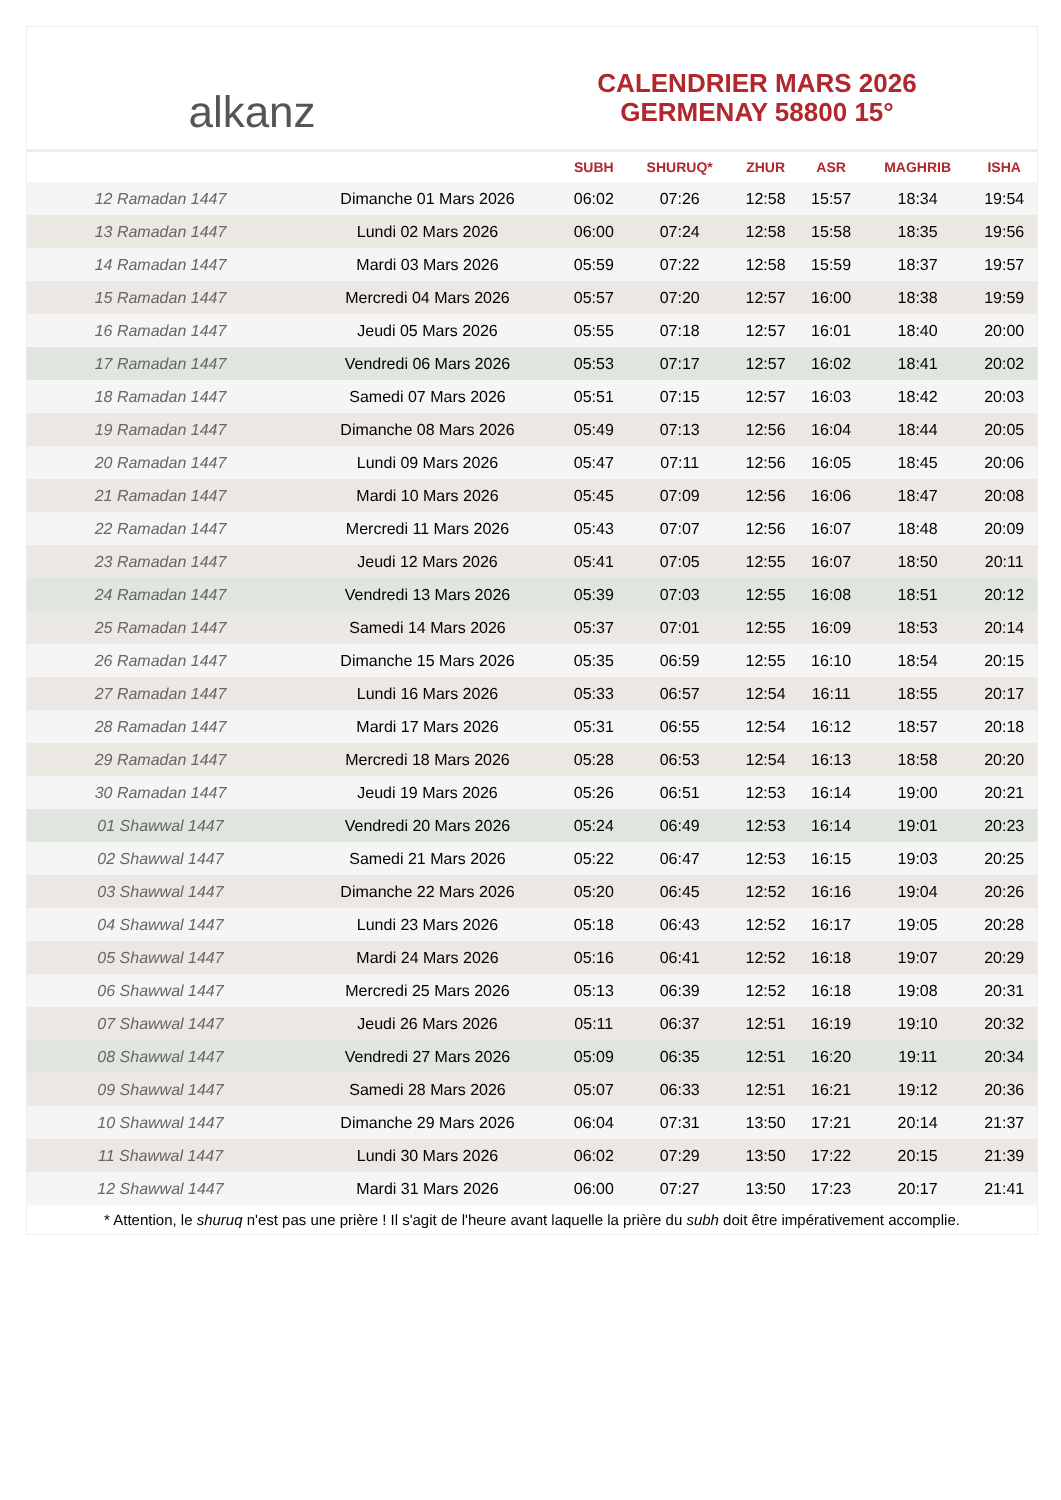alkanz
CALENDRIER MARS 2026
GERMENAY 58800 15°
| | | SUBH | SHURUQ* | ZHUR | ASR | MAGHRIB | ISHA |
| --- | --- | --- | --- | --- | --- | --- | --- |
| 12 Ramadan 1447 | Dimanche 01 Mars 2026 | 06:02 | 07:26 | 12:58 | 15:57 | 18:34 | 19:54 |
| 13 Ramadan 1447 | Lundi 02 Mars 2026 | 06:00 | 07:24 | 12:58 | 15:58 | 18:35 | 19:56 |
| 14 Ramadan 1447 | Mardi 03 Mars 2026 | 05:59 | 07:22 | 12:58 | 15:59 | 18:37 | 19:57 |
| 15 Ramadan 1447 | Mercredi 04 Mars 2026 | 05:57 | 07:20 | 12:57 | 16:00 | 18:38 | 19:59 |
| 16 Ramadan 1447 | Jeudi 05 Mars 2026 | 05:55 | 07:18 | 12:57 | 16:01 | 18:40 | 20:00 |
| 17 Ramadan 1447 | Vendredi 06 Mars 2026 | 05:53 | 07:17 | 12:57 | 16:02 | 18:41 | 20:02 |
| 18 Ramadan 1447 | Samedi 07 Mars 2026 | 05:51 | 07:15 | 12:57 | 16:03 | 18:42 | 20:03 |
| 19 Ramadan 1447 | Dimanche 08 Mars 2026 | 05:49 | 07:13 | 12:56 | 16:04 | 18:44 | 20:05 |
| 20 Ramadan 1447 | Lundi 09 Mars 2026 | 05:47 | 07:11 | 12:56 | 16:05 | 18:45 | 20:06 |
| 21 Ramadan 1447 | Mardi 10 Mars 2026 | 05:45 | 07:09 | 12:56 | 16:06 | 18:47 | 20:08 |
| 22 Ramadan 1447 | Mercredi 11 Mars 2026 | 05:43 | 07:07 | 12:56 | 16:07 | 18:48 | 20:09 |
| 23 Ramadan 1447 | Jeudi 12 Mars 2026 | 05:41 | 07:05 | 12:55 | 16:07 | 18:50 | 20:11 |
| 24 Ramadan 1447 | Vendredi 13 Mars 2026 | 05:39 | 07:03 | 12:55 | 16:08 | 18:51 | 20:12 |
| 25 Ramadan 1447 | Samedi 14 Mars 2026 | 05:37 | 07:01 | 12:55 | 16:09 | 18:53 | 20:14 |
| 26 Ramadan 1447 | Dimanche 15 Mars 2026 | 05:35 | 06:59 | 12:55 | 16:10 | 18:54 | 20:15 |
| 27 Ramadan 1447 | Lundi 16 Mars 2026 | 05:33 | 06:57 | 12:54 | 16:11 | 18:55 | 20:17 |
| 28 Ramadan 1447 | Mardi 17 Mars 2026 | 05:31 | 06:55 | 12:54 | 16:12 | 18:57 | 20:18 |
| 29 Ramadan 1447 | Mercredi 18 Mars 2026 | 05:28 | 06:53 | 12:54 | 16:13 | 18:58 | 20:20 |
| 30 Ramadan 1447 | Jeudi 19 Mars 2026 | 05:26 | 06:51 | 12:53 | 16:14 | 19:00 | 20:21 |
| 01 Shawwal 1447 | Vendredi 20 Mars 2026 | 05:24 | 06:49 | 12:53 | 16:14 | 19:01 | 20:23 |
| 02 Shawwal 1447 | Samedi 21 Mars 2026 | 05:22 | 06:47 | 12:53 | 16:15 | 19:03 | 20:25 |
| 03 Shawwal 1447 | Dimanche 22 Mars 2026 | 05:20 | 06:45 | 12:52 | 16:16 | 19:04 | 20:26 |
| 04 Shawwal 1447 | Lundi 23 Mars 2026 | 05:18 | 06:43 | 12:52 | 16:17 | 19:05 | 20:28 |
| 05 Shawwal 1447 | Mardi 24 Mars 2026 | 05:16 | 06:41 | 12:52 | 16:18 | 19:07 | 20:29 |
| 06 Shawwal 1447 | Mercredi 25 Mars 2026 | 05:13 | 06:39 | 12:52 | 16:18 | 19:08 | 20:31 |
| 07 Shawwal 1447 | Jeudi 26 Mars 2026 | 05:11 | 06:37 | 12:51 | 16:19 | 19:10 | 20:32 |
| 08 Shawwal 1447 | Vendredi 27 Mars 2026 | 05:09 | 06:35 | 12:51 | 16:20 | 19:11 | 20:34 |
| 09 Shawwal 1447 | Samedi 28 Mars 2026 | 05:07 | 06:33 | 12:51 | 16:21 | 19:12 | 20:36 |
| 10 Shawwal 1447 | Dimanche 29 Mars 2026 | 06:04 | 07:31 | 13:50 | 17:21 | 20:14 | 21:37 |
| 11 Shawwal 1447 | Lundi 30 Mars 2026 | 06:02 | 07:29 | 13:50 | 17:22 | 20:15 | 21:39 |
| 12 Shawwal 1447 | Mardi 31 Mars 2026 | 06:00 | 07:27 | 13:50 | 17:23 | 20:17 | 21:41 |
* Attention, le shuruq n'est pas une prière ! Il s'agit de l'heure avant laquelle la prière du subh doit être impérativement accomplie.